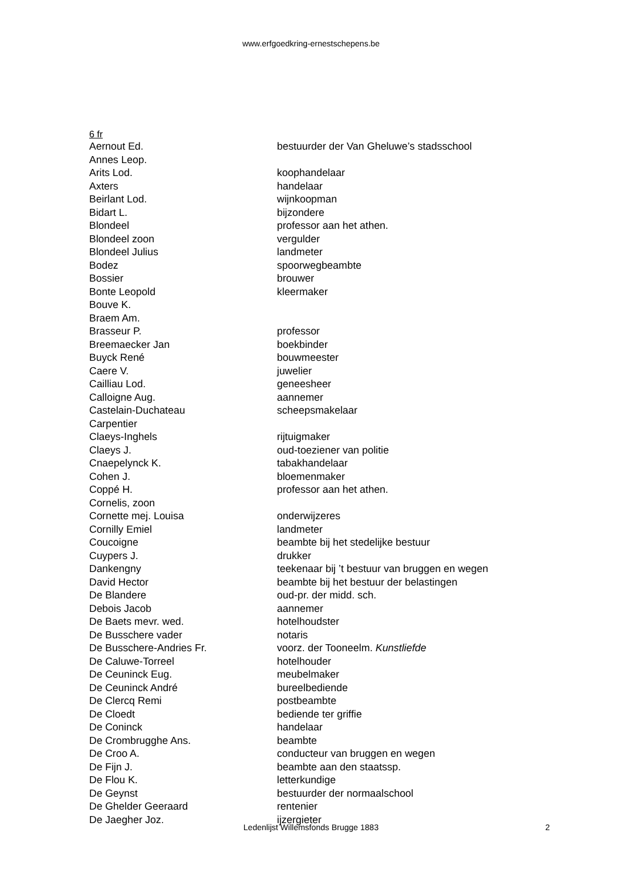www.erfgoedkring-ernestschepens.be
6 fr
| Aernout Ed. | bestuurder der Van Gheluwe’s stadsschool |
| Annes Leop. | |
| Arits Lod. | koophandelaar |
| Axters | handelaar |
| Beirlant Lod. | wijnkoopman |
| Bidart L. | bijzondere |
| Blondeel | professor aan het athen. |
| Blondeel zoon | vergulder |
| Blondeel Julius | landmeter |
| Bodez | spoorwegbeambte |
| Bossier | brouwer |
| Bonte Leopold | kleermaker |
| Bouve K. | |
| Braem Am. | |
| Brasseur P. | professor |
| Breemaecker Jan | boekbinder |
| Buyck René | bouwmeester |
| Caere V. | juwelier |
| Cailliau Lod. | geneesheer |
| Calloigne Aug. | aannemer |
| Castelain-Duchateau | scheepsmakelaar |
| Carpentier | |
| Claeys-Inghels | rijtuigmaker |
| Claeys J. | oud-toeziener van politie |
| Cnaepelynck K. | tabakhandelaar |
| Cohen J. | bloemenmaker |
| Coppé H. | professor aan het athen. |
| Cornelis, zoon | |
| Cornette mej. Louisa | onderwijzeres |
| Cornilly Emiel | landmeter |
| Coucoigne | beambte bij het stedelijke bestuur |
| Cuypers J. | drukker |
| Dankengny | teekenaar bij ’t bestuur van bruggen en wegen |
| David Hector | beambte bij het bestuur der belastingen |
| De Blandere | oud-pr. der midd. sch. |
| Debois Jacob | aannemer |
| De Baets mevr. wed. | hotelhoudster |
| De Busschere vader | notaris |
| De Busschere-Andries Fr. | voorz. der Tooneelm. Kunstliefde |
| De Caluwe-Torreel | hotelhouder |
| De Ceuninck Eug. | meubelmaker |
| De Ceuninck André | bureelbediende |
| De Clercq Remi | postbeambte |
| De Cloedt | bediende ter griffie |
| De Coninck | handelaar |
| De Crombrugghe Ans. | beambte |
| De Croo A. | conducteur van bruggen en wegen |
| De Fijn J. | beambte aan den staatssp. |
| De Flou K. | letterkundige |
| De Geynst | bestuurder der normaalschool |
| De Ghelder Geeraard | rentenier |
| De Jaegher Joz. | ijzergieter |
Ledenlijst Willemsfonds Brugge 1883 2